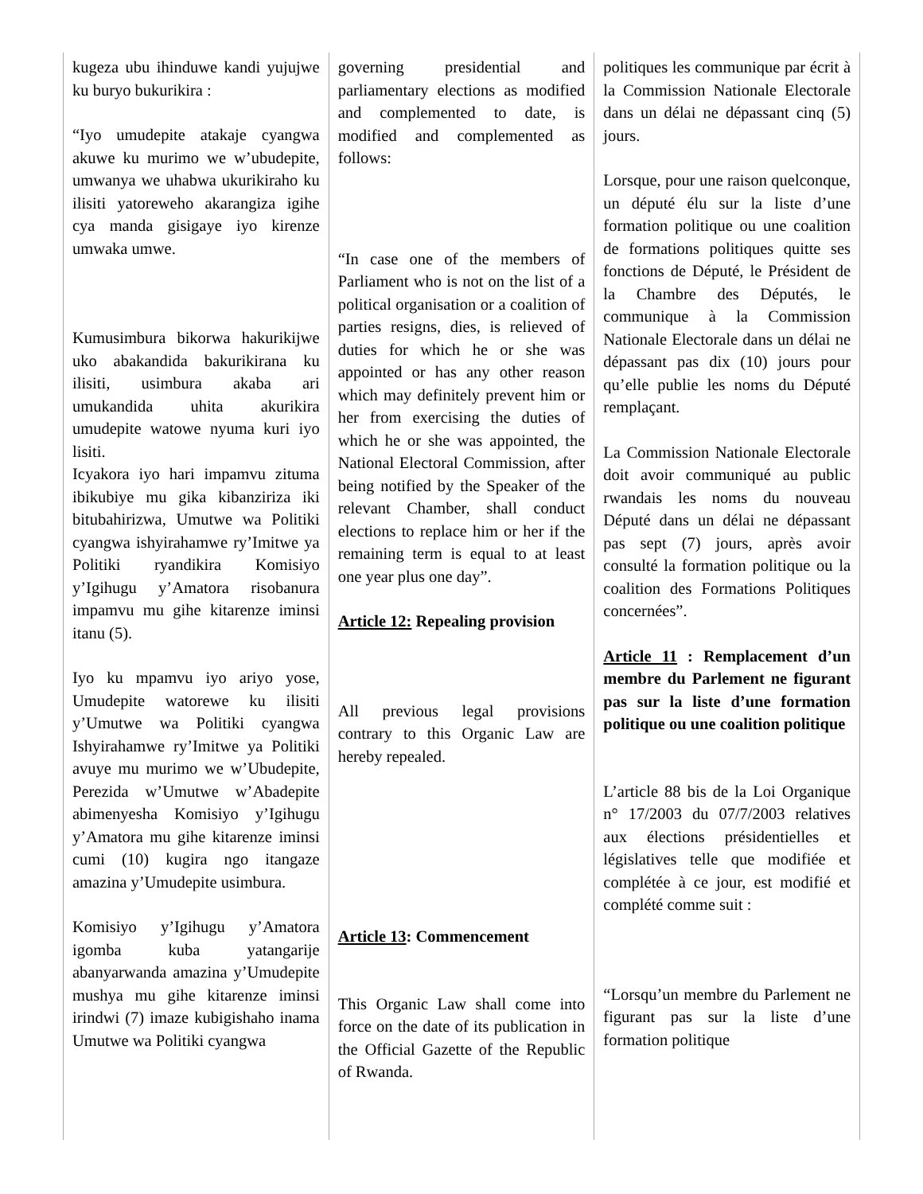| kugeza ubu ihinduwe kandi yujujwe ku buryo bukurikira : “Iyo umudepite atakaje cyangwa akuwe ku murimo we w’ubudepite, umwanya we uhabwa ukurikiraho ku ilisiti yatoreweho akarangiza igihe cya manda gisigaye iyo kirenze umwaka umwe. Kumusimbura bikorwa hakurikijwe uko abakandida bakurikirana ku ilisiti, usimbura akaba ari umukandida uhita akurikira umudepite watowe nyuma kuri iyo lisiti. Icyakora iyo hari impamvu zituma ibikubiye mu gika kibanziriza iki bitubahirizwa, Umutwe wa Politiki cyangwa ishyirahamwe ry’Imitwe ya Politiki ryandikira Komisiyo y’Igihugu y’Amatora risobanura impamvu mu gihe kitarenze iminsi itanu (5). Iyo ku mpamvu iyo ariyo yose, Umudepite watorewe ku ilisiti y’Umutwe wa Politiki cyangwa Ishyirahamwe ry’Imitwe ya Politiki avuye mu murimo we w’Ubudepite, Perezida w’Umutwe w’Abadepite abimenyesha Komisiyo y’Igihugu y’Amatora mu gihe kitarenze iminsi cumi (10) kugira ngo itangaze amazina y’Umudepite usimbura. Komisiyo y’Igihugu y’Amatora igomba kuba yatangarije abanyarwanda amazina y’Umudepite mushya mu gihe kitarenze iminsi irindwi (7) imaze kubigishaho inama Umutwe wa Politiki cyangwa | governing presidential and parliamentary elections as modified and complemented to date, is modified and complemented as follows: “In case one of the members of Parliament who is not on the list of a political organisation or a coalition of parties resigns, dies, is relieved of duties for which he or she was appointed or has any other reason which may definitely prevent him or her from exercising the duties of which he or she was appointed, the National Electoral Commission, after being notified by the Speaker of the relevant Chamber, shall conduct elections to replace him or her if the remaining term is equal to at least one year plus one day”. Article 12: Repealing provision All previous legal provisions contrary to this Organic Law are hereby repealed. Article 13 : Commencement This Organic Law shall come into force on the date of its publication in the Official Gazette of the Republic of Rwanda. | politiques les communique par écrit à la Commission Nationale Electorale dans un délai ne dépassant cinq (5) jours. Lorsque, pour une raison quelconque, un député élu sur la liste d’une formation politique ou une coalition de formations politiques quitte ses fonctions de Député, le Président de la Chambre des Députés, le communique à la Commission Nationale Electorale dans un délai ne dépassant pas dix (10) jours pour qu’elle publie les noms du Député remplaçant. La Commission Nationale Electorale doit avoir communiqué au public rwandais les noms du nouveau Député dans un délai ne dépassant pas sept (7) jours, après avoir consulté la formation politique ou la coalition des Formations Politiques concernées”. Article 11 : Remplacement d’un membre du Parlement ne figurant pas sur la liste d’une formation politique ou une coalition politique L’article 88 bis de la Loi Organique n° 17/2003 du 07/7/2003 relatives aux élections présidentielles et législatives telle que modifiée et complétée à ce jour, est modifié et complété comme suit : “Lorsqu’un membre du Parlement ne figurant pas sur la liste d’une formation politique |